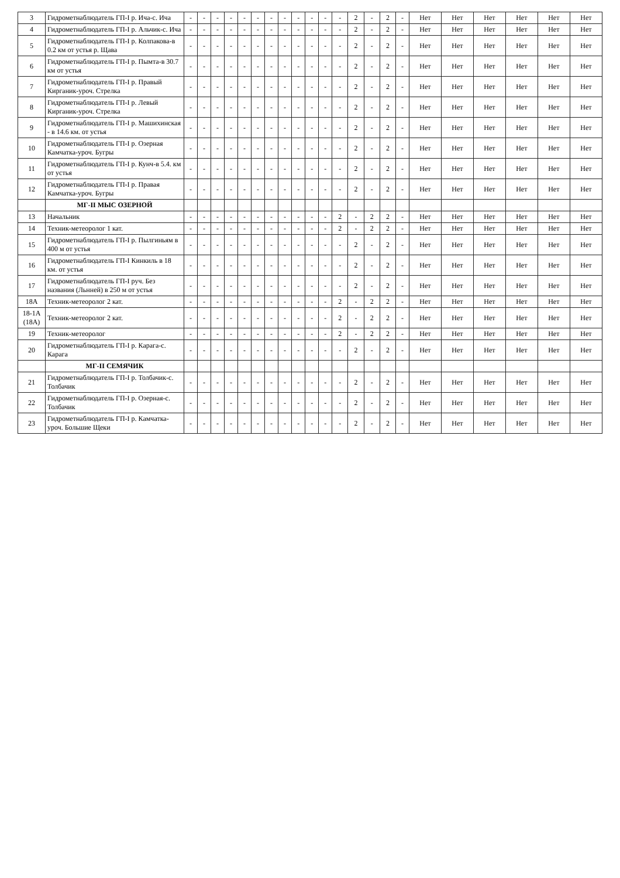| 3 | Гидрометнаблюдатель ГП-I р. Ича-с. Ича | - | - | - | - | - | - | - | - | - | - | - | - | 2 | - | 2 | - | Нет | Нет | Нет | Нет | Нет | Нет |
| 4 | Гидрометнаблюдатель ГП-I р. Альчик-с. Ича | - | - | - | - | - | - | - | - | - | - | - | - | 2 | - | 2 | - | Нет | Нет | Нет | Нет | Нет | Нет |
| 5 | Гидрометнаблюдатель ГП-I р. Колпакова-в 0.2 км от устья р. Щава | - | - | - | - | - | - | - | - | - | - | - | - | 2 | - | 2 | - | Нет | Нет | Нет | Нет | Нет | Нет |
| 6 | Гидрометнаблюдатель ГП-I р. Пымта-в 30.7 км от устья | - | - | - | - | - | - | - | - | - | - | - | - | 2 | - | 2 | - | Нет | Нет | Нет | Нет | Нет | Нет |
| 7 | Гидрометнаблюдатель ГП-I р. Правый Кирганик-уроч. Стрелка | - | - | - | - | - | - | - | - | - | - | - | - | 2 | - | 2 | - | Нет | Нет | Нет | Нет | Нет | Нет |
| 8 | Гидрометнаблюдатель ГП-I р. Левый Кирганик-уроч. Стрелка | - | - | - | - | - | - | - | - | - | - | - | - | 2 | - | 2 | - | Нет | Нет | Нет | Нет | Нет | Нет |
| 9 | Гидрометнаблюдатель ГП-I р. Машихинская - в 14.6 км. от устья | - | - | - | - | - | - | - | - | - | - | - | - | 2 | - | 2 | - | Нет | Нет | Нет | Нет | Нет | Нет |
| 10 | Гидрометнаблюдатель ГП-I р. Озерная Камчатка-уроч. Бугры | - | - | - | - | - | - | - | - | - | - | - | - | 2 | - | 2 | - | Нет | Нет | Нет | Нет | Нет | Нет |
| 11 | Гидрометнаблюдатель ГП-I р. Кунч-в 5.4. км от устья | - | - | - | - | - | - | - | - | - | - | - | - | 2 | - | 2 | - | Нет | Нет | Нет | Нет | Нет | Нет |
| 12 | Гидрометнаблюдатель ГП-I р. Правая Камчатка-уроч. Бугры | - | - | - | - | - | - | - | - | - | - | - | - | 2 | - | 2 | - | Нет | Нет | Нет | Нет | Нет | Нет |
| | МГ-II МЫС ОЗЕРНОЙ | | | | | | | | | | | | | | | | | | | | | | |
| 13 | Начальник | - | - | - | - | - | - | - | - | - | - | - | 2 | - | 2 | 2 | - | Нет | Нет | Нет | Нет | Нет | Нет |
| 14 | Техник-метеоролог 1 кат. | - | - | - | - | - | - | - | - | - | - | - | 2 | - | 2 | 2 | - | Нет | Нет | Нет | Нет | Нет | Нет |
| 15 | Гидрометнаблюдатель ГП-I р. Пылгиньям в 400 м от устья | - | - | - | - | - | - | - | - | - | - | - | - | 2 | - | 2 | - | Нет | Нет | Нет | Нет | Нет | Нет |
| 16 | Гидрометнаблюдатель ГП-I Кинкиль в 18 км. от устья | - | - | - | - | - | - | - | - | - | - | - | - | 2 | - | 2 | - | Нет | Нет | Нет | Нет | Нет | Нет |
| 17 | Гидрометнаблюдатель ГП-I руч. Без названия (Льнней) в 250 м от устья | - | - | - | - | - | - | - | - | - | - | - | - | 2 | - | 2 | - | Нет | Нет | Нет | Нет | Нет | Нет |
| 18А | Техник-метеоролог 2 кат. | - | - | - | - | - | - | - | - | - | - | - | 2 | - | 2 | 2 | - | Нет | Нет | Нет | Нет | Нет | Нет |
| 18-1А (18А) | Техник-метеоролог 2 кат. | - | - | - | - | - | - | - | - | - | - | - | 2 | - | 2 | 2 | - | Нет | Нет | Нет | Нет | Нет | Нет |
| 19 | Техник-метеоролог | - | - | - | - | - | - | - | - | - | - | - | 2 | - | 2 | 2 | - | Нет | Нет | Нет | Нет | Нет | Нет |
| 20 | Гидрометнаблюдатель ГП-I р. Карага-с. Карага | - | - | - | - | - | - | - | - | - | - | - | - | 2 | - | 2 | - | Нет | Нет | Нет | Нет | Нет | Нет |
| | МГ-II СЕМЯЧИК | | | | | | | | | | | | | | | | | | | | | | |
| 21 | Гидрометнаблюдатель ГП-I р. Толбачик-с. Толбачик | - | - | - | - | - | - | - | - | - | - | - | - | 2 | - | 2 | - | Нет | Нет | Нет | Нет | Нет | Нет |
| 22 | Гидрометнаблюдатель ГП-I р. Озерная-с. Толбачик | - | - | - | - | - | - | - | - | - | - | - | - | 2 | - | 2 | - | Нет | Нет | Нет | Нет | Нет | Нет |
| 23 | Гидрометнаблюдатель ГП-I р. Камчатка-уроч. Большие Щеки | - | - | - | - | - | - | - | - | - | - | - | - | 2 | - | 2 | - | Нет | Нет | Нет | Нет | Нет | Нет |